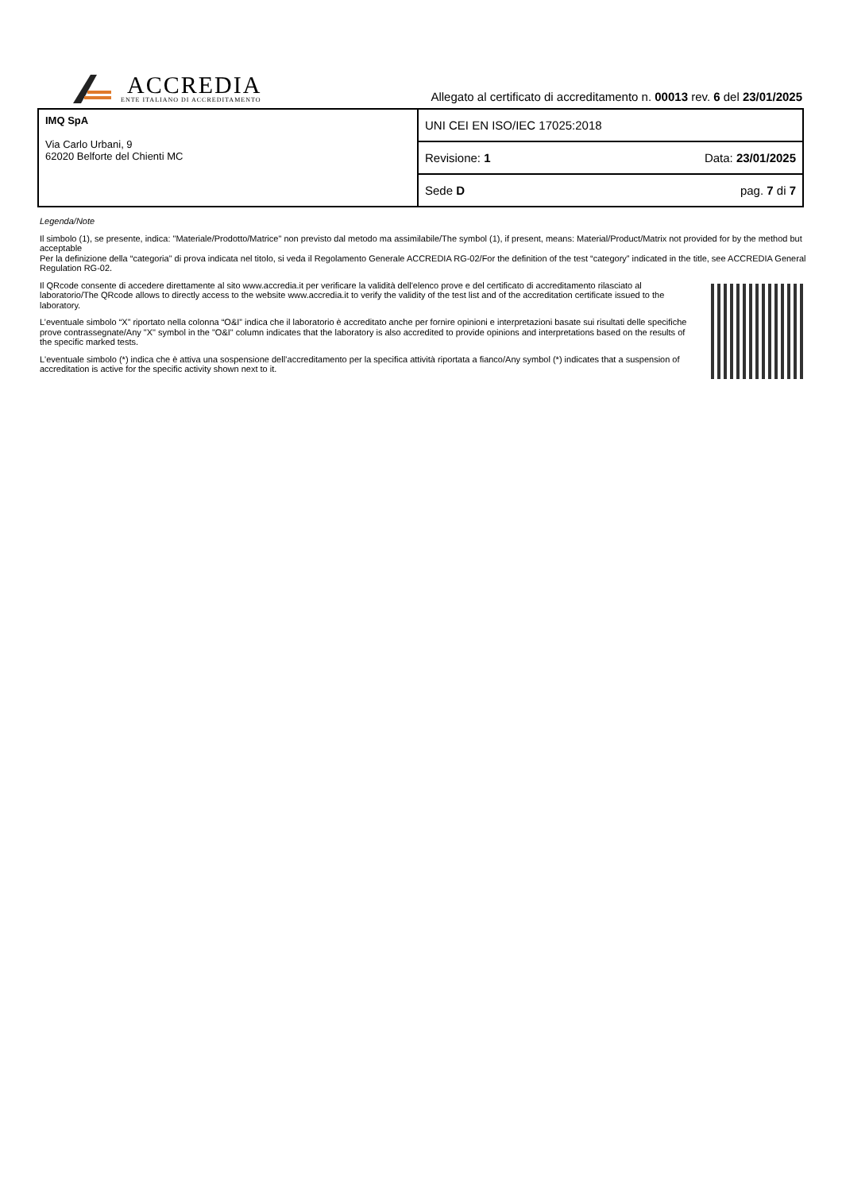ACCREDIA
ENTE ITALIANO DI ACCREDITAMENTO
Allegato al certificato di accreditamento n. 00013 rev. 6 del 23/01/2025
| IMQ SpA Via Carlo Urbani, 9 62020 Belforte del Chienti MC | UNI CEI EN ISO/IEC 17025:2018 | |
| | Revisione: 1 | Data: 23/01/2025 |
| | Sede D | pag. 7 di 7 |
Legenda/Note
Il simbolo (1), se presente, indica: "Materiale/Prodotto/Matrice" non previsto dal metodo ma assimilabile/The symbol (1), if present, means: Material/Product/Matrix not provided for by the method but acceptable
Per la definizione della “categoria" di prova indicata nel titolo, si veda il Regolamento Generale ACCREDIA RG-02/For the definition of the test “category” indicated in the title, see ACCREDIA General Regulation RG-02.
Il QRcode consente di accedere direttamente al sito www.accredia.it per verificare la validità dell'elenco prove e del certificato di accreditamento rilasciato al laboratorio/The QRcode allows to directly access to the website www.accredia.it to verify the validity of the test list and of the accreditation certificate issued to the laboratory.
L’eventuale simbolo “X” riportato nella colonna “O&I” indica che il laboratorio è accreditato anche per fornire opinioni e interpretazioni basate sui risultati delle specifiche prove contrassegnate/Any "X" symbol in the "O&I" column indicates that the laboratory is also accredited to provide opinions and interpretations based on the results of the specific marked tests.
L'eventuale simbolo (*) indica che è attiva una sospensione dell’accreditamento per la specifica attività riportata a fianco/Any symbol (*) indicates that a suspension of accreditation is active for the specific activity shown next to it.